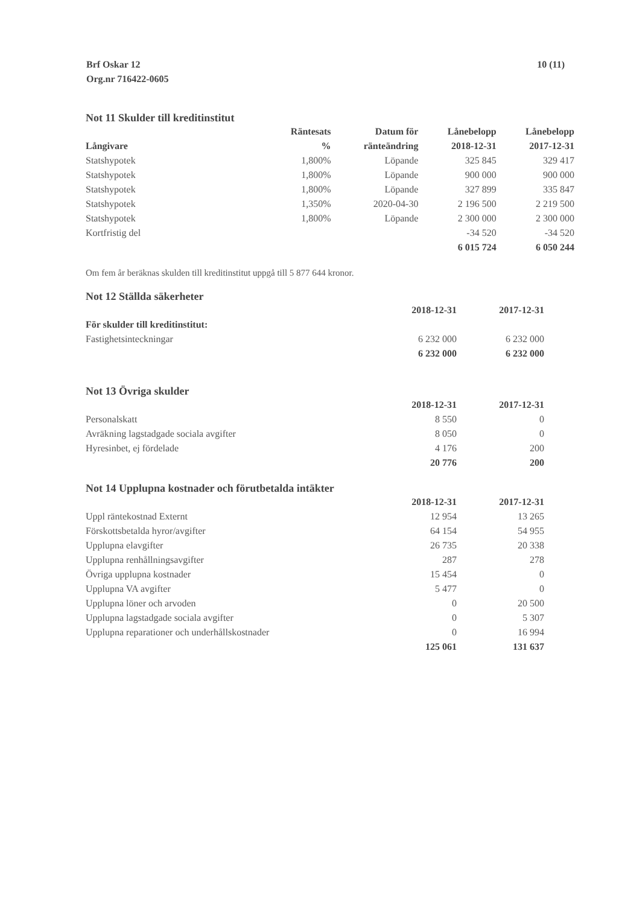Brf Oskar 12
Org.nr 716422-0605
10 (11)
Not 11 Skulder till kreditinstitut
| | Räntesats | Datum för | Lånebelopp | Lånebelopp |
| --- | --- | --- | --- | --- |
| Långivare | % | ränteändring | 2018-12-31 | 2017-12-31 |
| Statshypotek | 1,800% | Löpande | 325 845 | 329 417 |
| Statshypotek | 1,800% | Löpande | 900 000 | 900 000 |
| Statshypotek | 1,800% | Löpande | 327 899 | 335 847 |
| Statshypotek | 1,350% | 2020-04-30 | 2 196 500 | 2 219 500 |
| Statshypotek | 1,800% | Löpande | 2 300 000 | 2 300 000 |
| Kortfristig del | | | -34 520 | -34 520 |
| | | | 6 015 724 | 6 050 244 |
Om fem år beräknas skulden till kreditinstitut uppgå till 5 877 644 kronor.
Not 12 Ställda säkerheter
| | 2018-12-31 | 2017-12-31 |
| --- | --- | --- |
| För skulder till kreditinstitut: | | |
| Fastighetsinteckningar | 6 232 000 | 6 232 000 |
| | 6 232 000 | 6 232 000 |
Not 13 Övriga skulder
| | 2018-12-31 | 2017-12-31 |
| --- | --- | --- |
| Personalskatt | 8 550 | 0 |
| Avräkning lagstadgade sociala avgifter | 8 050 | 0 |
| Hyresinbet, ej fördelade | 4 176 | 200 |
| | 20 776 | 200 |
Not 14 Upplupna kostnader och förutbetalda intäkter
| | 2018-12-31 | 2017-12-31 |
| --- | --- | --- |
| Uppl räntekostnad Externt | 12 954 | 13 265 |
| Förskottsbetalda hyror/avgifter | 64 154 | 54 955 |
| Upplupna elavgifter | 26 735 | 20 338 |
| Upplupna renhållningsavgifter | 287 | 278 |
| Övriga upplupna kostnader | 15 454 | 0 |
| Upplupna VA avgifter | 5 477 | 0 |
| Upplupna löner och arvoden | 0 | 20 500 |
| Upplupna lagstadgade sociala avgifter | 0 | 5 307 |
| Upplupna reparationer och underhållskostnader | 0 | 16 994 |
| | 125 061 | 131 637 |